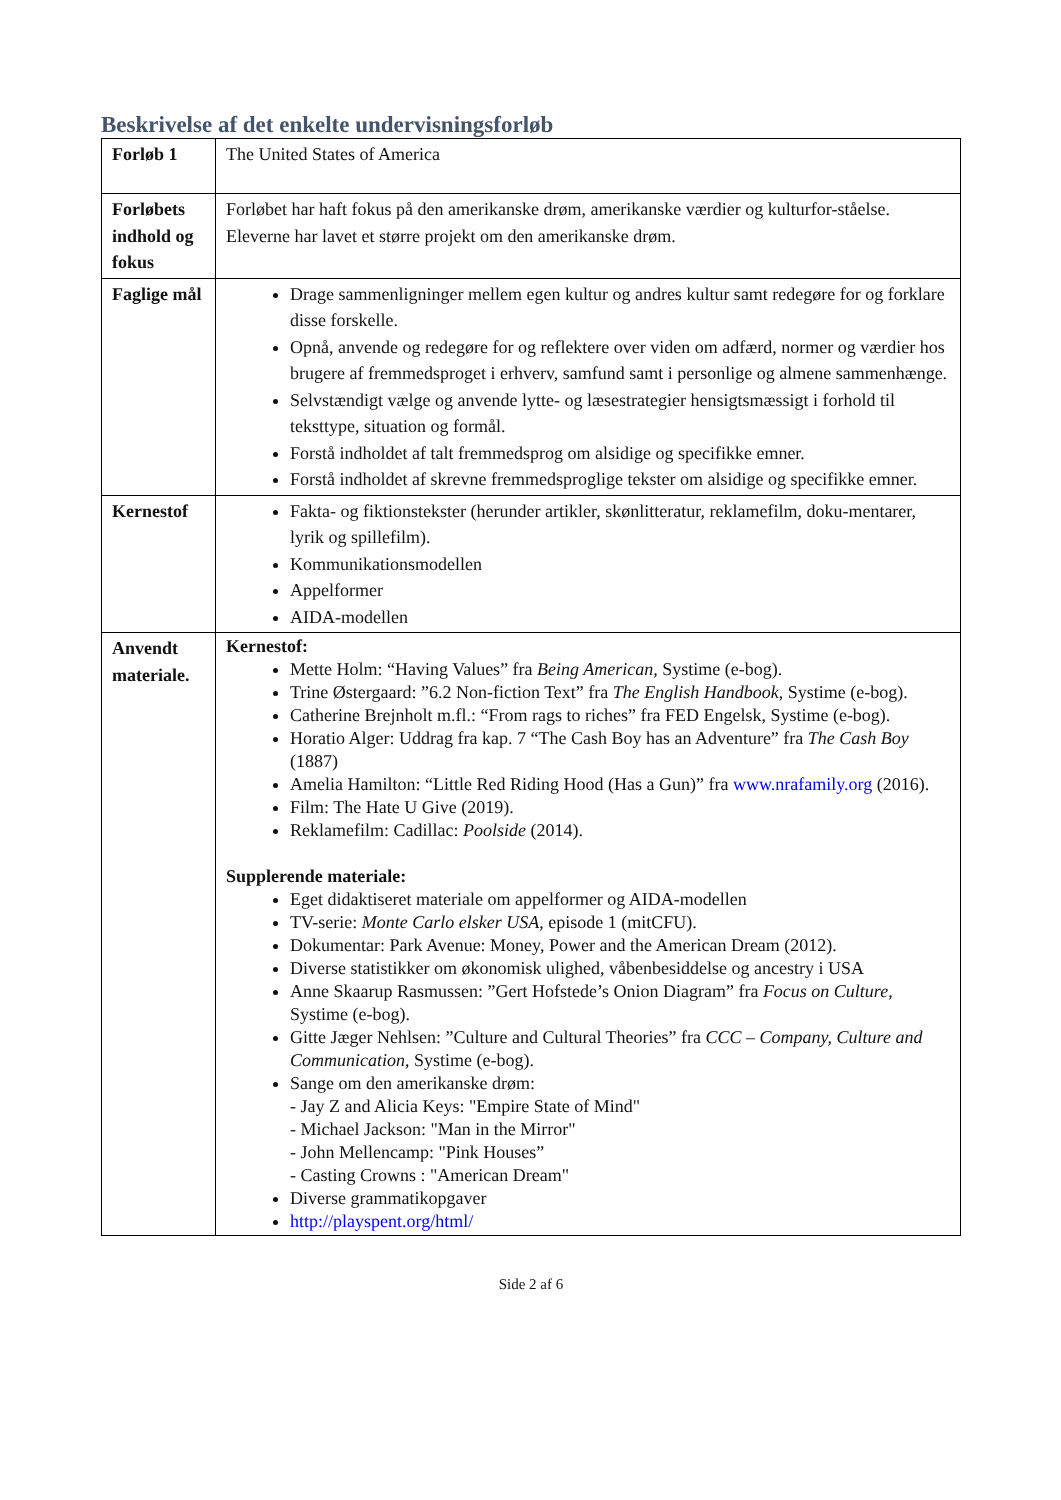Beskrivelse af det enkelte undervisningsforløb
| Forløb 1 | The United States of America |
| Forløbets indhold og fokus | Forløbet har haft fokus på den amerikanske drøm, amerikanske værdier og kulturfor-ståelse. Eleverne har lavet et større projekt om den amerikanske drøm. |
| Faglige mål | Drage sammenligninger mellem egen kultur og andres kultur samt redegøre for og forklare disse forskelle. Opnå, anvende og redegøre for og reflektere over viden om adfærd, normer og værdier hos brugere af fremmedsproget i erhverv, samfund samt i personlige og almene sammenhænge. Selvstændigt vælge og anvende lytte- og læsestrategier hensigtsmæssigt i forhold til teksttype, situation og formål. Forstå indholdet af talt fremmedsprog om alsidige og specifikke emner. Forstå indholdet af skrevne fremmedsproglige tekster om alsidige og specifikke emner. |
| Kernestof | Fakta- og fiktionstekster (herunder artikler, skønlitteratur, reklamefilm, doku-mentarer, lyrik og spillefilm). Kommunikationsmodellen Appelformer AIDA-modellen |
| Anvendt materiale. | Kernestof: Mette Holm: “Having Values” fra Being American, Systime (e-bog). Trine Østergaard: ”6.2 Non-fiction Text” fra The English Handbook , Systime (e-bog). Catherine Brejnholt m.fl.: “From rags to riches” fra FED Engelsk, Systime (e-bog). Horatio Alger: Uddrag fra kap. 7 “The Cash Boy has an Adventure” fra The Cash Boy (1887) Amelia Hamilton: “Little Red Riding Hood (Has a Gun)” fra www.nrafamily.org (2016). Film: The Hate U Give (2019). Reklamefilm: Cadillac: Poolside (2014). Supplerende materiale: Eget didaktiseret materiale om appelformer og AIDA-modellen TV-serie: Monte Carlo elsker USA , episode 1 (mitCFU). Dokumentar: Park Avenue: Money, Power and the American Dream (2012). Diverse statistikker om økonomisk ulighed, våbenbesiddelse og ancestry i USA Anne Skaarup Rasmussen: ”Gert Hofstede’s Onion Diagram” fra Focus on Culture, Systime (e-bog). Gitte Jæger Nehlsen: ”Culture and Cultural Theories” fra CCC – Company, Culture and Communication , Systime (e-bog). Sange om den amerikanske drøm: - Jay Z and Alicia Keys: "Empire State of Mind" - Michael Jackson: "Man in the Mirror" - John Mellencamp: "Pink Houses” - Casting Crowns : "American Dream" Diverse grammatikopgaver http://playspent.org/html/ |
Side 2 af 6